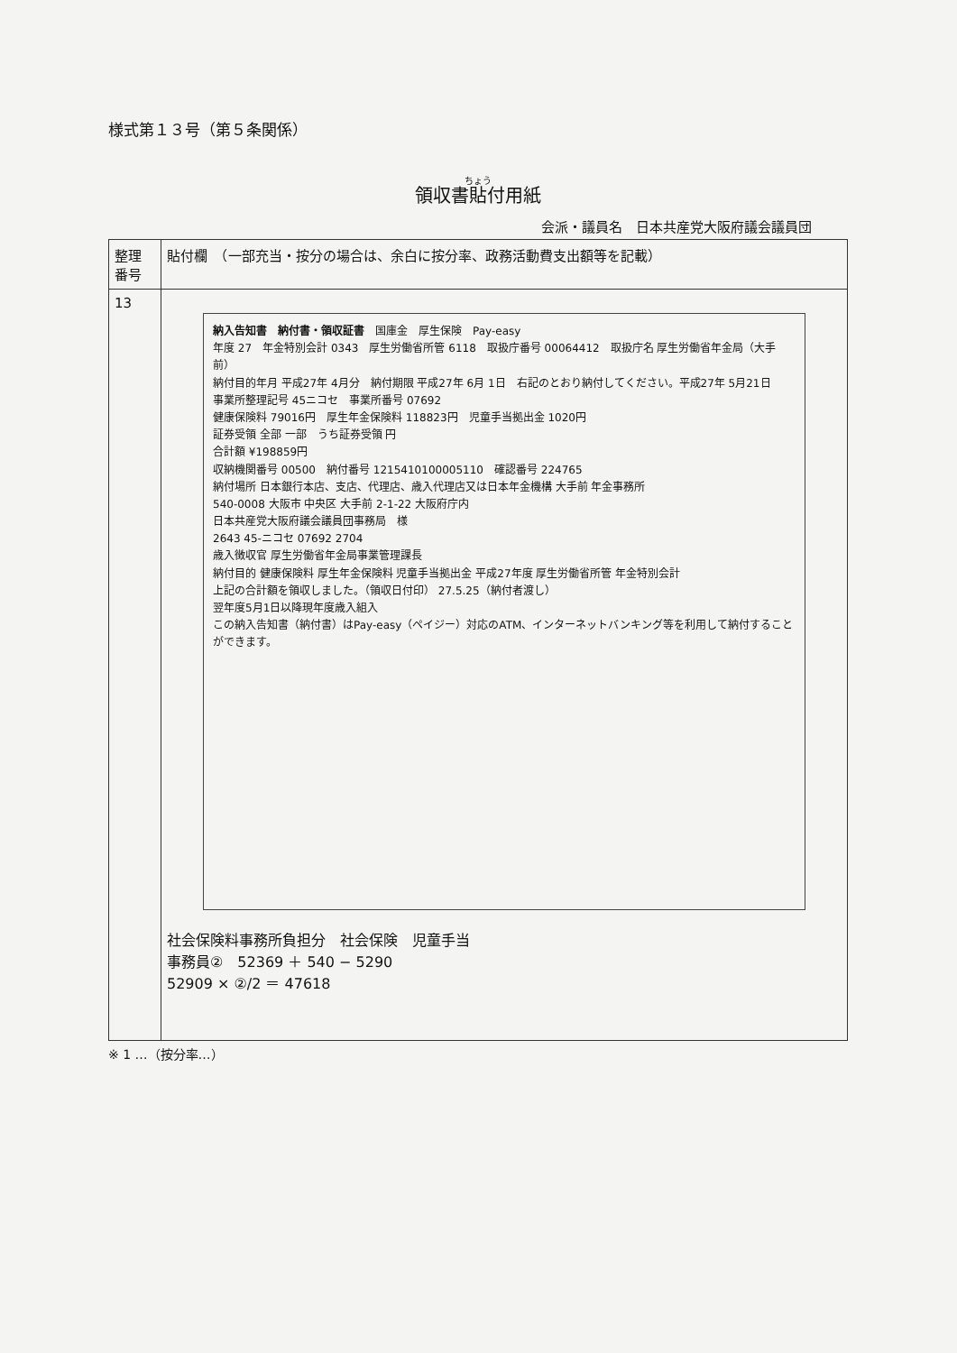様式第１３号（第５条関係）
領収書貼付用紙
会派・議員名　日本共産党大阪府議会議員団
| 整理 番号 | 貼付欄 （一部充当・按分の場合は、余白に按分率、政務活動費支出額等を記載） |
| 13 | 納入告知書 納付書・領収証書 国庫金 厚生保険 Pay-easy 年度 27 年金特別会計 0343 厚生労働省所管 6118 取扱庁番号 00064412 取扱庁名 厚生労働省年金局（大手前） 納付目的年月 平成27年 4月分 納付期限 平成27年 6月 1日 右記のとおり納付してください。平成27年 5月21日 事業所整理記号 45ニコセ 事業所番号 07692 健康保険料 79016円 厚生年金保険料 118823円 児童手当拠出金 1020円 証券受領 全部 一部 うち証券受領 円 合計額 ¥198859円 収納機関番号 00500 納付番号 1215410100005110 確認番号 224765 納付場所 日本銀行本店、支店、代理店、歳入代理店又は日本年金機構 大手前 年金事務所 540-0008 大阪市 中央区 大手前 2-1-22 大阪府庁内 日本共産党大阪府議会議員団事務局 様 2643 45-ニコセ 07692 2704 歳入徴収官 厚生労働省年金局事業管理課長 納付目的 健康保険料 厚生年金保険料 児童手当拠出金 平成27年度 厚生労働省所管 年金特別会計 上記の合計額を領収しました。（領収日付印） 27.5.25（納付者渡し） 翌年度5月1日以降現年度歳入組入 この納入告知書（納付書）はPay-easy（ペイジー）対応のATM、インターネットバンキング等を利用して納付することができます。 社会保険料事務所負担分 社会保険 児童手当 事務員② 52369 ＋ 540 − 5290 52909 × ②/2 ＝ 47618 |
※ 1 …（按分率…）